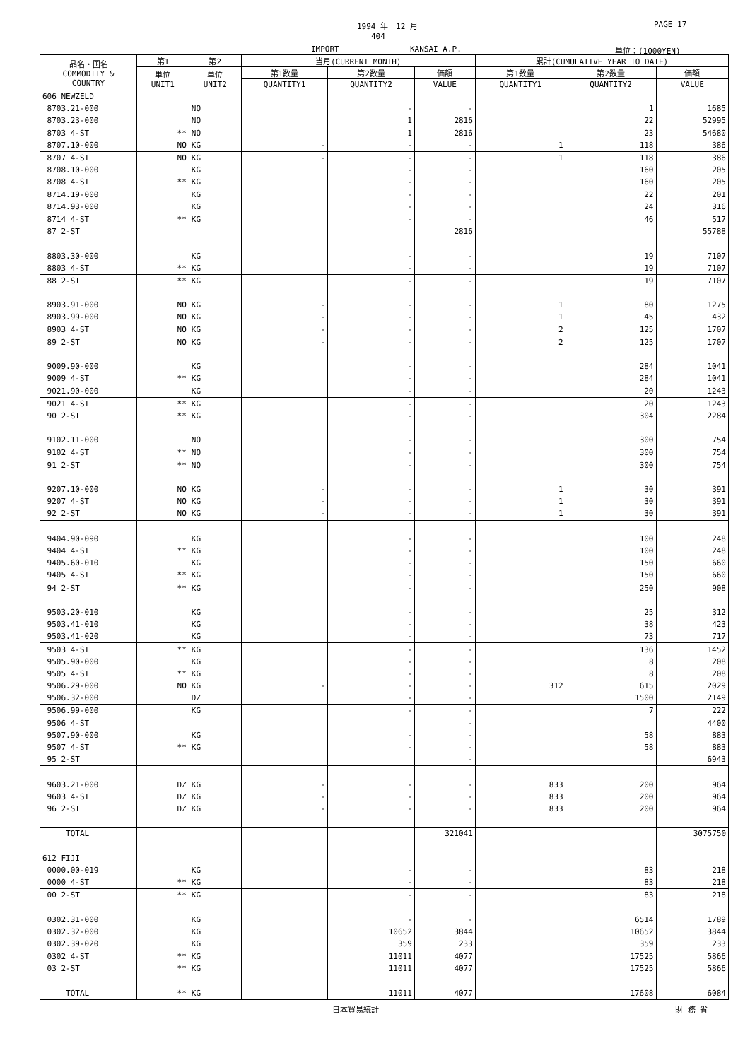1994 年　12 月 PAGE 17
404
IMPORT KANSAI A.P. 単位：(1000YEN)
| 品名・国名 COMMODITY & COUNTRY | 第1 | 第2 | 当月(CURRENT MONTH) | | | 累計(CUMULATIVE YEAR TO DATE) | | |
| --- | --- | --- | --- | --- | --- | --- | --- | --- |
| | 単位 UNIT1 | 単位 UNIT2 | 第1数量 | 第2数量 | 価額 | 第1数量 | 第2数量 | 価額 |
| | | | QUANTITY1 | QUANTITY2 | VALUE | QUANTITY1 | QUANTITY2 | VALUE |
| 606 NEWZELD | | | | | | | | |
| 8703.21-000 | | NO | | - | - | | 1 | 1685 |
| 8703.23-000 | | NO | | 1 | 2816 | | 22 | 52995 |
| 8703 4-ST | ** | NO | | 1 | 2816 | | 23 | 54680 |
| 8707.10-000 | NO | KG | - | - | - | 1 | 118 | 386 |
| 8707 4-ST | NO | KG | - | - | - | 1 | 118 | 386 |
| 8708.10-000 | | KG | | - | - | | 160 | 205 |
| 8708 4-ST | ** | KG | | - | - | | 160 | 205 |
| 8714.19-000 | | KG | | - | - | | 22 | 201 |
| 8714.93-000 | | KG | | - | - | | 24 | 316 |
| 8714 4-ST | ** | KG | | - | - | | 46 | 517 |
| 87 2-ST | | | | | 2816 | | | 55788 |
| 8803.30-000 | | KG | | - | - | | 19 | 7107 |
| 8803 4-ST | ** | KG | | - | - | | 19 | 7107 |
| 88 2-ST | ** | KG | | - | - | | 19 | 7107 |
| 8903.91-000 | NO | KG | - | - | - | 1 | 80 | 1275 |
| 8903.99-000 | NO | KG | - | - | - | 1 | 45 | 432 |
| 8903 4-ST | NO | KG | - | - | - | 2 | 125 | 1707 |
| 89 2-ST | NO | KG | - | - | - | 2 | 125 | 1707 |
| 9009.90-000 | | KG | | - | - | | 284 | 1041 |
| 9009 4-ST | ** | KG | | - | - | | 284 | 1041 |
| 9021.90-000 | | KG | | - | - | | 20 | 1243 |
| 9021 4-ST | ** | KG | | - | - | | 20 | 1243 |
| 90 2-ST | ** | KG | | - | - | | 304 | 2284 |
| 9102.11-000 | | NO | | - | - | | 300 | 754 |
| 9102 4-ST | ** | NO | | - | - | | 300 | 754 |
| 91 2-ST | ** | NO | | - | - | | 300 | 754 |
| 9207.10-000 | NO | KG | - | - | - | 1 | 30 | 391 |
| 9207 4-ST | NO | KG | - | - | - | 1 | 30 | 391 |
| 92 2-ST | NO | KG | - | - | - | 1 | 30 | 391 |
| 9404.90-090 | | KG | | - | - | | 100 | 248 |
| 9404 4-ST | ** | KG | | - | - | | 100 | 248 |
| 9405.60-010 | | KG | | - | - | | 150 | 660 |
| 9405 4-ST | ** | KG | | - | - | | 150 | 660 |
| 94 2-ST | ** | KG | | - | - | | 250 | 908 |
| 9503.20-010 | | KG | | - | - | | 25 | 312 |
| 9503.41-010 | | KG | | - | - | | 38 | 423 |
| 9503.41-020 | | KG | | - | - | | 73 | 717 |
| 9503 4-ST | ** | KG | | - | - | | 136 | 1452 |
| 9505.90-000 | | KG | | - | - | | 8 | 208 |
| 9505 4-ST | ** | KG | | - | - | | 8 | 208 |
| 9506.29-000 | NO | KG | - | - | - | 312 | 615 | 2029 |
| 9506.32-000 | | DZ | | - | - | | 1500 | 2149 |
| 9506.99-000 | | KG | | - | - | | 7 | 222 |
| 9506 4-ST | | | | | - | | | 4400 |
| 9507.90-000 | | KG | | - | - | | 58 | 883 |
| 9507 4-ST | ** | KG | | - | - | | 58 | 883 |
| 95 2-ST | | | | | - | | | 6943 |
| 9603.21-000 | DZ | KG | - | - | - | 833 | 200 | 964 |
| 9603 4-ST | DZ | KG | - | - | - | 833 | 200 | 964 |
| 96 2-ST | DZ | KG | - | - | - | 833 | 200 | 964 |
| TOTAL | | | | | 321041 | | | 3075750 |
| 612 FIJI | | | | | | | | |
| 0000.00-019 | | KG | | - | - | | 83 | 218 |
| 0000 4-ST | ** | KG | | - | - | | 83 | 218 |
| 00 2-ST | ** | KG | | - | - | | 83 | 218 |
| 0302.31-000 | | KG | | - | - | | 6514 | 1789 |
| 0302.32-000 | | KG | | 10652 | 3844 | | 10652 | 3844 |
| 0302.39-020 | | KG | | 359 | 233 | | 359 | 233 |
| 0302 4-ST | ** | KG | | 11011 | 4077 | | 17525 | 5866 |
| 03 2-ST | ** | KG | | 11011 | 4077 | | 17525 | 5866 |
| TOTAL | ** | KG | | 11011 | 4077 | | 17608 | 6084 |
日本貿易統計 財 務 省